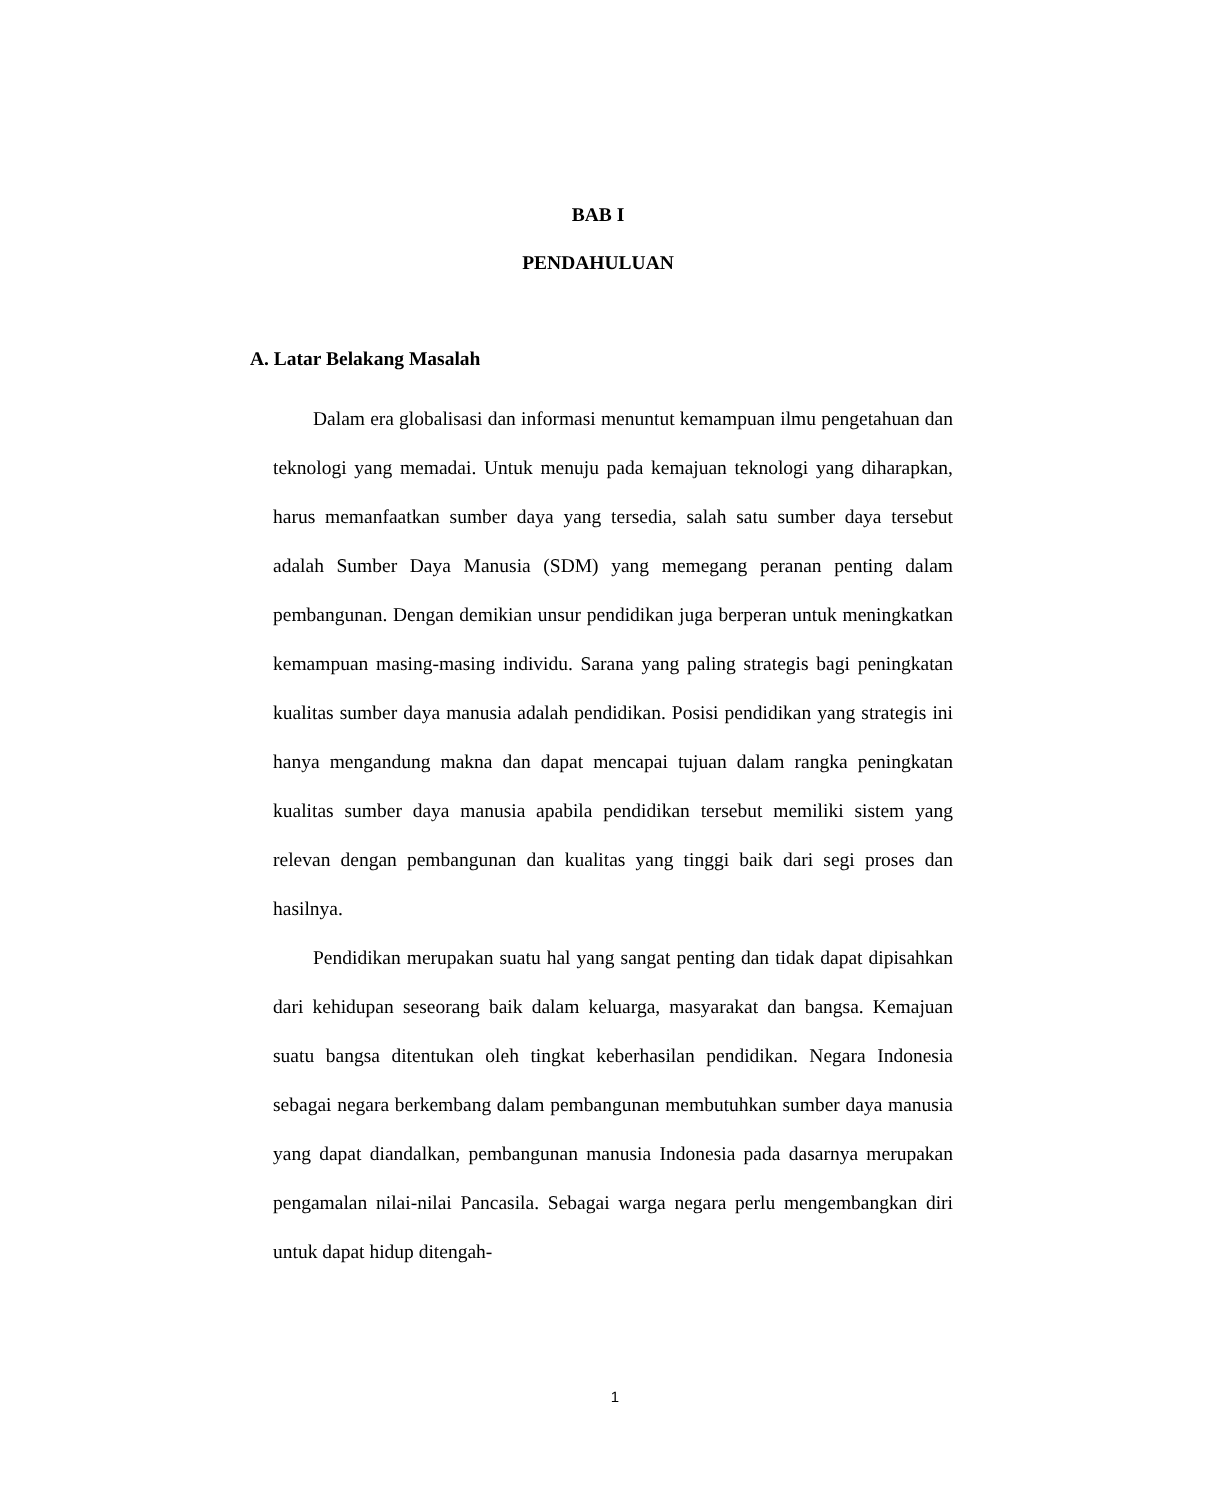BAB I
PENDAHULUAN
A. Latar Belakang Masalah
Dalam era globalisasi dan informasi menuntut kemampuan ilmu pengetahuan dan teknologi yang memadai. Untuk menuju pada kemajuan teknologi yang diharapkan, harus memanfaatkan sumber daya yang tersedia, salah satu sumber daya tersebut adalah Sumber Daya Manusia (SDM) yang memegang peranan penting dalam pembangunan. Dengan demikian unsur pendidikan juga berperan untuk meningkatkan kemampuan masing-masing individu. Sarana yang paling strategis bagi peningkatan kualitas sumber daya manusia adalah pendidikan. Posisi pendidikan yang strategis ini hanya mengandung makna dan dapat mencapai tujuan dalam rangka peningkatan kualitas sumber daya manusia apabila pendidikan tersebut memiliki sistem yang relevan dengan pembangunan dan kualitas yang tinggi baik dari segi proses dan hasilnya.
Pendidikan merupakan suatu hal yang sangat penting dan tidak dapat dipisahkan dari kehidupan seseorang baik dalam keluarga, masyarakat dan bangsa. Kemajuan suatu bangsa ditentukan oleh tingkat keberhasilan pendidikan. Negara Indonesia sebagai negara berkembang dalam pembangunan membutuhkan sumber daya manusia yang dapat diandalkan, pembangunan manusia Indonesia pada dasarnya merupakan pengamalan nilai-nilai Pancasila. Sebagai warga negara perlu mengembangkan diri untuk dapat hidup ditengah-
1